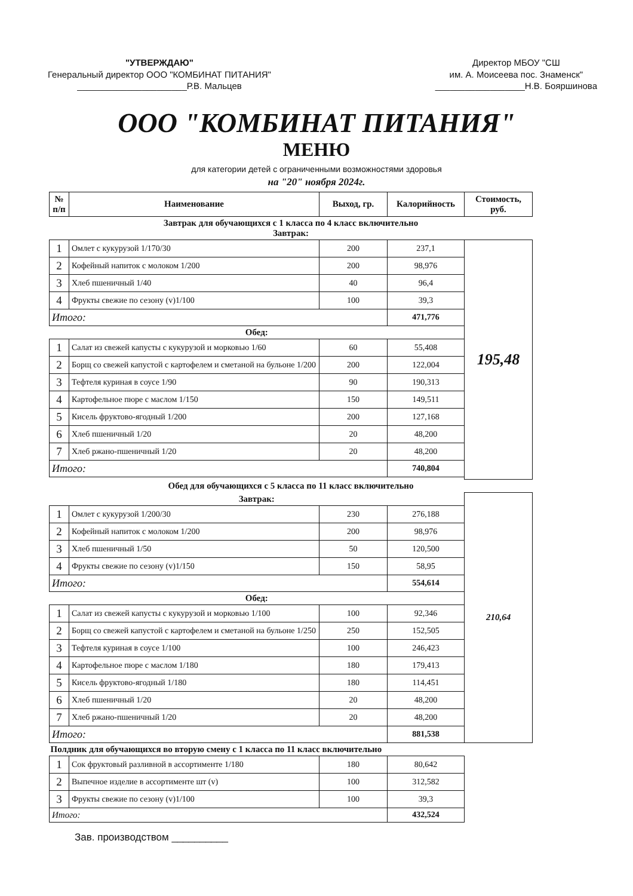"УТВЕРЖДАЮ"
Генеральный директор ООО "КОМБИНАТ ПИТАНИЯ"
______________________Р.В. Мальцев
Директор МБОУ "СШ
им. А. Моисеева пос. Знаменск"
__________________Н.В. Бояршинова
ООО "КОМБИНАТ ПИТАНИЯ"
МЕНЮ
для категории детей с ограниченными возможностями здоровья
на "20" ноября 2024г.
| № п/п | Наименование | Выход, гр. | Калорийность | Стоимость, руб. |
| --- | --- | --- | --- | --- |
| Завтрак для обучающихся с 1 класса по 4 класс включительно Завтрак: | | | | |
| 1 | Омлет с кукурузой 1/170/30 | 200 | 237,1 | 195,48 |
| 2 | Кофейный напиток с молоком 1/200 | 200 | 98,976 | |
| 3 | Хлеб пшеничный 1/40 | 40 | 96,4 | |
| 4 | Фрукты свежие по сезону (v)1/100 | 100 | 39,3 | |
| Итого: | | | 471,776 | |
| Обед: | | | | |
| 1 | Салат из свежей капусты с кукурузой и морковью 1/60 | 60 | 55,408 | |
| 2 | Борщ со свежей капустой с картофелем и сметаной на бульоне 1/200 | 200 | 122,004 | |
| 3 | Тефтеля куриная в соусе 1/90 | 90 | 190,313 | |
| 4 | Картофельное пюре с маслом 1/150 | 150 | 149,511 | |
| 5 | Кисель фруктово-ягодный 1/200 | 200 | 127,168 | |
| 6 | Хлеб пшеничный 1/20 | 20 | 48,200 | |
| 7 | Хлеб ржано-пшеничный 1/20 | 20 | 48,200 | |
| Итого: | | | 740,804 | |
| Обед для обучающихся с 5 класса по 11 класс включительно | | | | |
| Завтрак: | | | | 210,64 |
| 1 | Омлет с кукурузой 1/200/30 | 230 | 276,188 | |
| 2 | Кофейный напиток с молоком 1/200 | 200 | 98,976 | |
| 3 | Хлеб пшеничный 1/50 | 50 | 120,500 | |
| 4 | Фрукты свежие по сезону (v)1/150 | 150 | 58,95 | |
| Итого: | | | 554,614 | |
| Обед: | | | | |
| 1 | Салат из свежей капусты с кукурузой и морковью 1/100 | 100 | 92,346 | |
| 2 | Борщ со свежей капустой с картофелем и сметаной на бульоне 1/250 | 250 | 152,505 | |
| 3 | Тефтеля куриная в соусе 1/100 | 100 | 246,423 | |
| 4 | Картофельное пюре с маслом 1/180 | 180 | 179,413 | |
| 5 | Кисель фруктово-ягодный 1/180 | 180 | 114,451 | |
| 6 | Хлеб пшеничный 1/20 | 20 | 48,200 | |
| 7 | Хлеб ржано-пшеничный 1/20 | 20 | 48,200 | |
| Итого: | | | 881,538 | |
| Полдник для обучающихся во вторую смену с 1 класса по 11 класс включительно | | | | |
| 1 | Сок фруктовый разливной в ассортименте 1/180 | 180 | 80,642 | |
| 2 | Выпечное изделие в ассортименте шт (v) | 100 | 312,582 | |
| 3 | Фрукты свежие по сезону (v)1/100 | 100 | 39,3 | |
| Итого: | | | 432,524 | |
Зав. производством __________